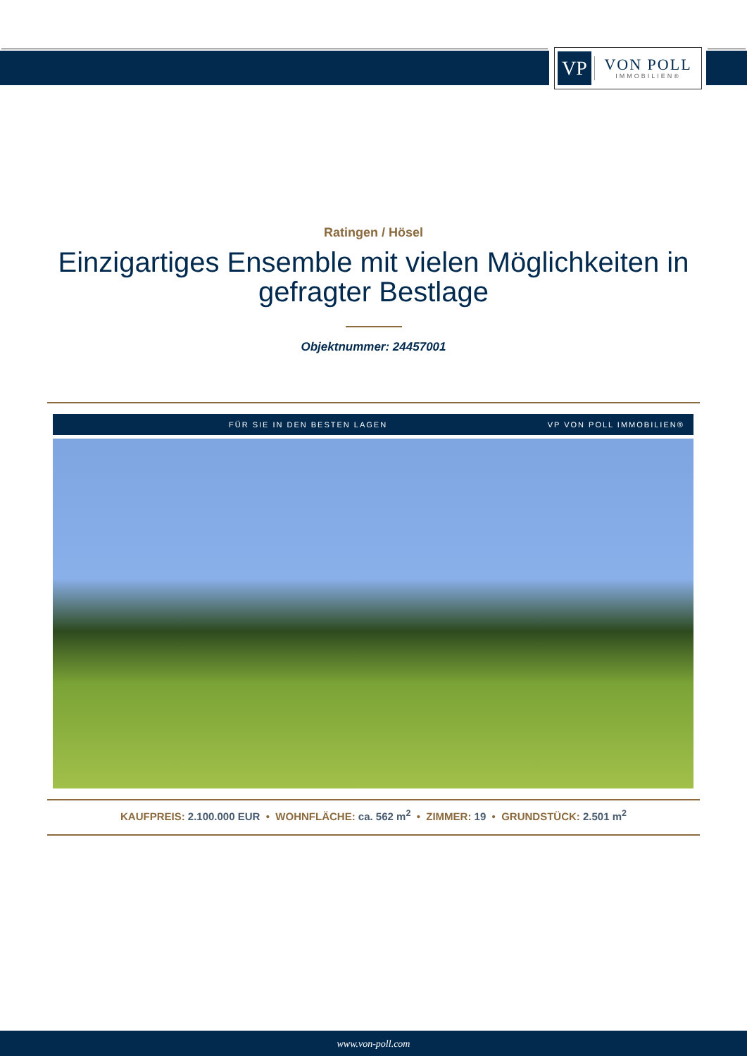VP
VON POLL
IMMOBILIEN®
Ratingen / Hösel
Einzigartiges Ensemble mit vielen Möglichkeiten in gefragter Bestlage
Objektnummer: 24457001
FÜR SIE IN DEN BESTEN LAGEN VP VON POLL IMMOBILIEN®
KAUFPREIS: 2.100.000 EUR • WOHNFLÄCHE: ca. 562 m<sup>2</sup> • ZIMMER: 19 • GRUNDSTÜCK: 2.501 m<sup>2</sup>
www.von-poll.com